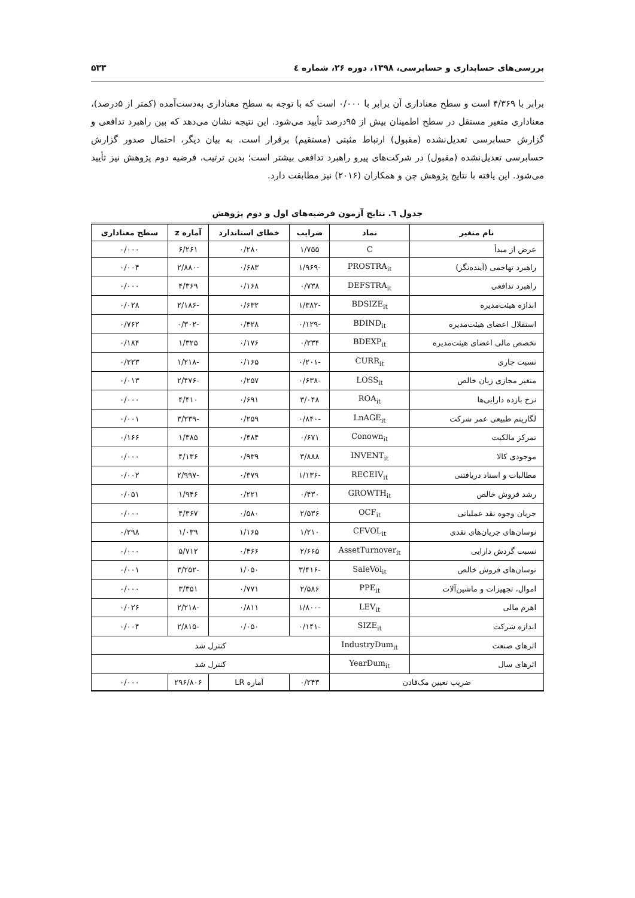بررسی‌های حسابداری و حسابرسی، ۱۳۹۸، دوره ۲۶، شماره ٤ ۵۳۳
برابر با ۴/۳۶۹ است و سطح معناداری آن برابر با ۰/۰۰۰ است که با توجه به سطح معناداری به‌دست‌آمده (کمتر از ۵درصد)، معناداری متغیر مستقل در سطح اطمینان بیش از ۹۵درصد تأیید می‌شود. این نتیجه نشان می‌دهد که بین راهبرد تدافعی و گزارش حسابرسی تعدیل‌نشده (مقبول) ارتباط مثبتی (مستقیم) برقرار است. به بیان دیگر، احتمال صدور گزارش حسابرسی تعدیل‌نشده (مقبول) در شرکت‌های پیرو راهبرد تدافعی بیشتر است؛ بدین ترتیب، فرضیه دوم پژوهش نیز تأیید می‌شود. این یافته با نتایج پژوهش چن و همکاران (۲۰۱۶) نیز مطابقت دارد.
جدول ٦. نتایج آزمون فرضیه‌های اول و دوم پژوهش
| نام متغیر | نماد | ضرایب | خطای استاندارد | آماره z | سطح معناداری |
| --- | --- | --- | --- | --- | --- |
| عرض از مبدأ | C | ۱/۷۵۵ | ۰/۲۸۰ | ۶/۲۶۱ | ۰/۰۰۰ |
| راهبرد تهاجمی (آینده‌نگر) | PROSTRA<sub>it</sub> | -۱/۹۶۹ | ۰/۶۸۳ | -۲/۸۸۰ | ۰/۰۰۴ |
| راهبرد تدافعی | DEFSTRA<sub>it</sub> | ۰/۷۳۸ | ۰/۱۶۸ | ۴/۳۶۹ | ۰/۰۰۰ |
| اندازه هیئت‌مدیره | BDSIZE<sub>it</sub> | -۱/۳۸۲ | ۰/۶۳۲ | -۲/۱۸۶ | ۰/۰۲۸ |
| استقلال اعضای هیئت‌مدیره | BDIND<sub>it</sub> | -۰/۱۲۹ | ۰/۴۲۸ | -۰/۳۰۲ | ۰/۷۶۲ |
| تخصص مالی اعضای هیئت‌مدیره | BDEXP<sub>it</sub> | ۰/۲۳۴ | ۰/۱۷۶ | ۱/۳۲۵ | ۰/۱۸۴ |
| نسبت جاری | CURR<sub>it</sub> | -۰/۲۰۱ | ۰/۱۶۵ | -۱/۲۱۸ | ۰/۲۲۳ |
| متغیر مجازی زیان خالص | LOSS<sub>it</sub> | -۰/۶۳۸ | ۰/۲۵۷ | -۲/۴۷۶ | ۰/۰۱۳ |
| نرخ بازده دارایی‌ها | ROA<sub>it</sub> | ۳/۰۴۸ | ۰/۶۹۱ | ۴/۴۱۰ | ۰/۰۰۰ |
| لگاریتم طبیعی عمر شرکت | LnAGE<sub>it</sub> | -۰/۸۴۰ | ۰/۲۵۹ | -۳/۲۳۹ | ۰/۰۰۱ |
| تمرکز مالکیت | Conown<sub>it</sub> | ۰/۶۷۱ | ۰/۴۸۴ | ۱/۳۸۵ | ۰/۱۶۶ |
| موجودی کالا | INVENT<sub>it</sub> | ۳/۸۸۸ | ۰/۹۳۹ | ۴/۱۳۶ | ۰/۰۰۰ |
| مطالبات و اسناد دریافتنی | RECEIV<sub>it</sub> | -۱/۱۳۶ | ۰/۳۷۹ | -۲/۹۹۷ | ۰/۰۰۲ |
| رشد فروش خالص | GROWTH<sub>it</sub> | ۰/۴۳۰ | ۰/۲۲۱ | ۱/۹۴۶ | ۰/۰۵۱ |
| جریان وجوه نقد عملیاتی | OCF<sub>it</sub> | ۲/۵۳۶ | ۰/۵۸۰ | ۴/۳۶۷ | ۰/۰۰۰ |
| نوسان‌های جریان‌های نقدی | CFVOL<sub>it</sub> | ۱/۲۱۰ | ۱/۱۶۵ | ۱/۰۳۹ | ۰/۲۹۸ |
| نسبت گردش دارایی | AssetTurnover<sub>it</sub> | ۲/۶۶۵ | ۰/۴۶۶ | ۵/۷۱۲ | ۰/۰۰۰ |
| نوسان‌های فروش خالص | SaleVol<sub>it</sub> | -۳/۴۱۶ | ۱/۰۵۰ | -۳/۲۵۲ | ۰/۰۰۱ |
| اموال، تجهیزات و ماشین‌آلات | PPE<sub>it</sub> | ۲/۵۸۶ | ۰/۷۷۱ | ۳/۳۵۱ | ۰/۰۰۰ |
| اهرم مالی | LEV<sub>it</sub> | -۱/۸۰۰ | ۰/۸۱۱ | -۲/۲۱۸ | ۰/۰۲۶ |
| اندازه شرکت | SIZE<sub>it</sub> | -۰/۱۴۱ | ۰/۰۵۰ | -۲/۸۱۵ | ۰/۰۰۴ |
| اثرهای صنعت | IndustryDum<sub>it</sub> | کنترل شد | | | |
| اثرهای سال | YearDum<sub>it</sub> | کنترل شد | | | |
| ضریب تعیین مک‌فادن | | ۰/۲۴۳ | آماره LR | ۲۹۶/۸۰۶ | ۰/۰۰۰ |